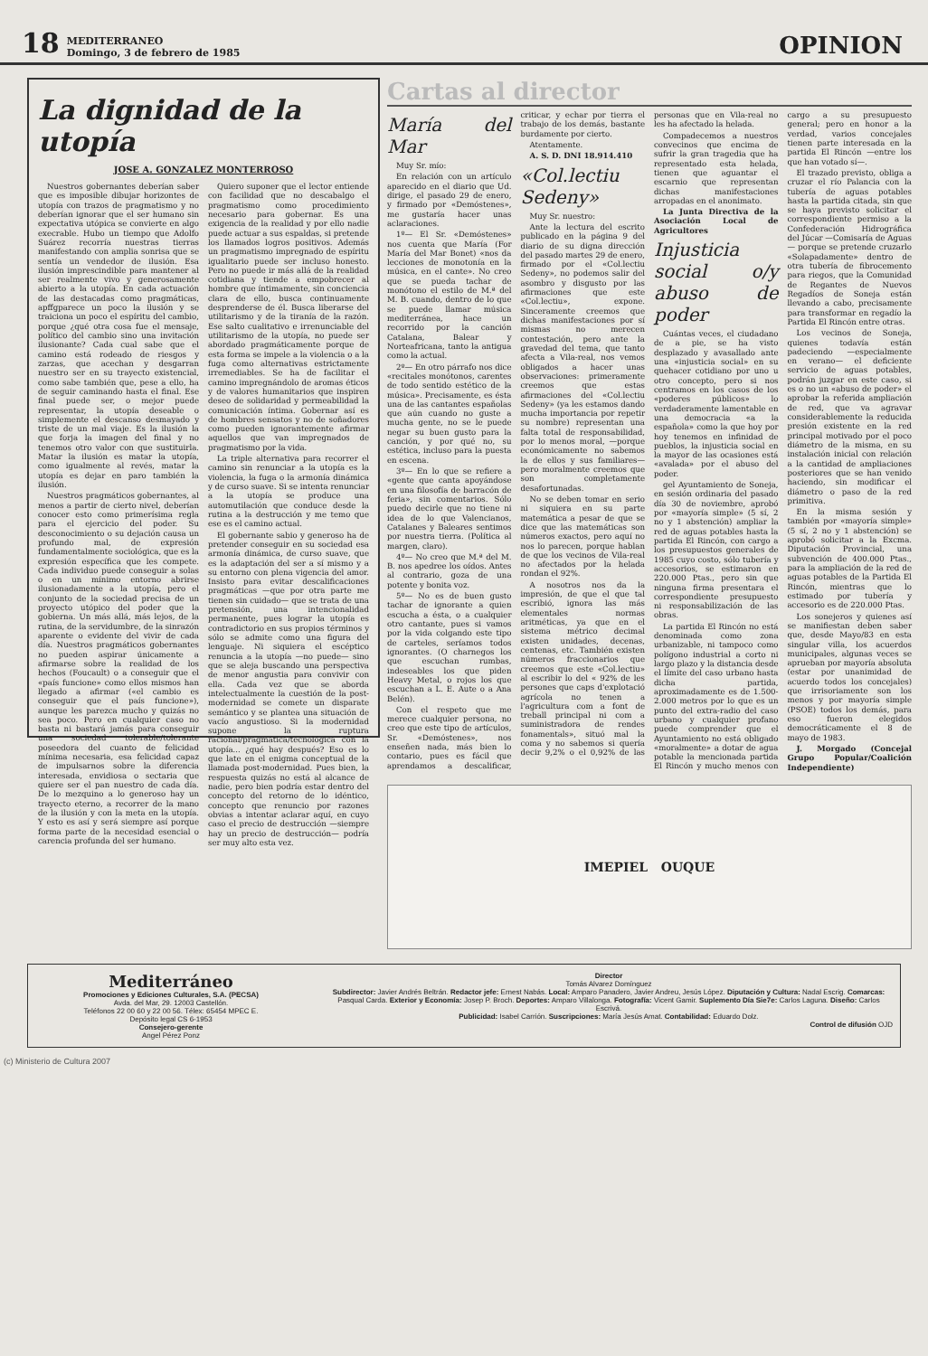18
MEDITERRANEO
Domingo, 3 de febrero de 1985
OPINION
La dignidad de la utopía
JOSE A. GONZALEZ MONTERROSO
Nuestros gobernantes deberían saber que es imposible dibujar horizontes de utopía con trazos de pragmatismo y no deberían ignorar que el ser humano sin expectativa utópica se convierte en algo execrable. Hubo un tiempo que Adolfo Suárez recorría nuestras tierras manifestando con amplia sonrisa que se sentía un vendedor de ilusión. Esa ilusión imprescindible para mantener al ser realmente vivo y generosamente abierto a la utopía. En cada actuación de las destacadas como pragmáticas, apffgparece un poco la ilusión y se traiciona un poco el espíritu del cambio, porque ¿qué otra cosa fue el mensaje, político del cambio sino una invitación ilusionante? Cada cual sabe que el camino está rodeado de riesgos y zarzas, que acechan y desgarran nuestro ser en su trayecto existencial, como sabe también que, pese a ello, ha de seguir caminando hasta el final. Ese final puede ser, o mejor puede representar, la utopía deseable o simplemente el descanso desmayado y triste de un mal viaje. Es la ilusión la que forja la imagen del final y no tenemos otro valor con que sustituirla. Matar la ilusión es matar la utopía, como igualmente al revés, matar la utopía es dejar en paro también la ilusión.
Nuestros pragmáticos gobernantes, al menos a partir de cierto nivel, deberían conocer esto como primerísima regla para el ejercicio del poder. Su desconocimiento o su dejación causa un profundo mal, de expresión fundamentalmente sociológica, que es la expresión específica que les compete. Cada individuo puede conseguir a solas o en un mínimo entorno abrirse ilusionadamente a la utopía, pero el conjunto de la sociedad precisa de un proyecto utópico del poder que la gobierna. Un más allá, más lejos, de la rutina, de la servidumbre, de la sinrazón aparente o evidente del vivir de cada día. Nuestros pragmáticos gobernantes no pueden aspirar únicamente a afirmarse sobre la realidad de los hechos (Foucault) o a conseguir que el «país funcione» como ellos mismos han llegado a afirmar («el cambio es conseguir que el país funcione»), aunque les parezca mucho y quizás no sea poco. Pero en cualquier caso no basta ni bastará jamás para conseguir una sociedad tolerable/tolerante poseedora del cuanto de felicidad mínima necesaria, esa felicidad capaz de impulsarnos sobre la diferencia interesada, envidiosa o sectaria que quiere ser el pan nuestro de cada día. De lo mezquino a lo generoso hay un trayecto eterno, a recorrer de la mano de la ilusión y con la meta en la utopía. Y esto es así y será siempre así porque forma parte de la necesidad esencial o carencia profunda del ser humano.
Quiero suponer que el lector entiende con facilidad que no descabalgo el pragmatismo como procedimiento necesario para gobernar. Es una exigencia de la realidad y por ello nadie puede actuar a sus espaldas, si pretende los llamados logros positivos. Además un pragmatismo impregnado de espíritu igualitario puede ser incluso honesto. Pero no puede ir más allá de la realidad cotidiana y tiende a empobrecer al hombre que íntimamente, sin conciencia clara de ello, busca continuamente desprenderse de él. Busca liberarse del utilitarismo y de la tiranía de la razón. Ese salto cualitativo e irrenunciable del utilitarismo de la utopía, no puede ser abordado pragmáticamente porque de esta forma se impele a la violencia o a la fuga como alternativas estrictamente irremediables. Se ha de facilitar el camino impregnándolo de aromas éticos y de valores humanitarios que inspiren deseo de solidaridad y permeabilidad la comunicación íntima. Gobernar así es de hombres sensatos y no de soñadores como pueden ignorantemente afirmar aquellos que van impregnados de pragmatismo por la vida.
La triple alternativa para recorrer el camino sin renunciar a la utopía es la violencia, la fuga o la armonía dinámica y de curso suave. Si se intenta renunciar a la utopía se produce una automutilación que conduce desde la rutina a la destrucción y me temo que ese es el camino actual.
El gobernante sabio y generoso ha de pretender conseguir en su sociedad esa armonía dinámica, de curso suave, que es la adaptación del ser a sí mismo y a su entorno con plena vigencia del amor. Insisto para evitar descalificaciones pragmáticas —que por otra parte me tienen sin cuidado— que se trata de una pretensión, una intencionalidad permanente, pues lograr la utopía es contradictorio en sus propios términos y sólo se admite como una figura del lenguaje. Ni siquiera el escéptico renuncia a la utopía —no puede— sino que se aleja buscando una perspectiva de menor angustia para convivir con ella. Cada vez que se aborda intelectualmente la cuestión de la post-modernidad se comete un disparate semántico y se plantea una situación de vacío angustioso. Si la modernidad supone la ruptura racional/pragmática/tecnológica con la utopía... ¿qué hay después? Eso es lo que late en el enigma conceptual de la llamada post-modernidad. Pues bien, la respuesta quizás no está al alcance de nadie, pero bien podría estar dentro del concepto del retorno de lo idéntico, concepto que renuncio por razones obvias a intentar aclarar aquí, en cuyo caso el precio de destrucción —siempre hay un precio de destrucción— podría ser muy alto esta vez.
Cartas al director
María del Mar
Muy Sr. mío:
En relación con un artículo aparecido en el diario que Ud. dirige, el pasado 29 de enero, y firmado por «Demóstenes», me gustaría hacer unas aclaraciones.
1º— El Sr. «Demóstenes» nos cuenta que María (For María del Mar Bonet) «nos da lecciones de monotonía en la música, en el cante». No creo que se pueda tachar de monótono el estilo de M.ª del M. B. cuando, dentro de lo que se puede llamar música mediterránea, hace un recorrido por la canción Catalana, Balear y Norteafricana, tanto la antigua como la actual.
2º— En otro párrafo nos dice «recitales monótonos, carentes de todo sentido estético de la música». Precisamente, es ésta una de las cantantes españolas que aún cuando no guste a mucha gente, no se le puede negar su buen gusto para la canción, y por qué no, su estética, incluso para la puesta en escena.
3º— En lo que se refiere a «gente que canta apoyándose en una filosofía de barracón de feria», sin comentarios. Sólo puedo decirle que no tiene ni idea de lo que Valencianos, Catalanes y Baleares sentimos por nuestra tierra. (Política al margen, claro).
4º— No creo que M.ª del M. B. nos apedree los oídos. Antes al contrario, goza de una potente y bonita voz.
5º— No es de buen gusto tachar de ignorante a quien escucha a ésta, o a cualquier otro cantante, pues si vamos por la vida colgando este tipo de carteles, seríamos todos ignorantes. (O charnegos los que escuchan rumbas, indeseables los que piden Heavy Metal, o rojos los que escuchan a L. E. Aute o a Ana Belén).
Con el respeto que me merece cualquier persona, no creo que este tipo de artículos, Sr. «Demóstenes», nos enseñen nada, más bien lo contario, pues es fácil que aprendamos a descalificar, criticar, y echar por tierra el trabajo de los demás, bastante burdamente por cierto.
Atentamente.
A. S. D. DNI 18.914.410
«Col.lectiu Sedeny»
Muy Sr. nuestro:
Ante la lectura del escrito publicado en la página 9 del diario de su digna dirección del pasado martes 29 de enero, firmado por el «Col.lectiu Sedeny», no podemos salir del asombro y disgusto por las afirmaciones que este «Col.lectiu», expone. Sinceramente creemos que dichas manifestaciones por sí mismas no merecen contestación, pero ante la gravedad del tema, que tanto afecta a Vila-real, nos vemos obligados a hacer unas observaciones: primeramente creemos que estas afirmaciones del «Col.lectiu Sedeny» (ya les estamos dando mucha importancia por repetir su nombre) representan una falta total de responsabilidad, por lo menos moral, —porque económicamente no sabemos la de ellos y sus familiares— pero moralmente creemos que son completamente desafortunadas.
No se deben tomar en serio ni siquiera en su parte matemática a pesar de que se dice que las matemáticas son números exactos, pero aquí no nos lo parecen, porque hablan de que los vecinos de Vila-real no afectados por la helada rondan el 92%.
A nosotros nos da la impresión, de que el que tal escribió, ignora las más elementales normas aritméticas, ya que en el sistema métrico decimal existen unidades, decenas, centenas, etc. También existen números fraccionarios que creemos que este «Col.lectiu» al escribir lo del « 92% de les persones que caps d'explotació agrícola no tenen a l'agricultura com a font de treball principal ni com a suministradora de rendes fonamentals», situó mal la coma y no sabemos si quería decir 9,2% o el 0,92% de las personas que en Vila-real no les ha afectado la helada.
Compadecemos a nuestros convecinos que encima de sufrir la gran tragedia que ha representado esta helada, tienen que aguantar el escarnio que representan dichas manifestaciones arropadas en el anonimato.
La Junta Directiva de la Asociación Local de Agricultores
Injusticia social o/y abuso de poder
Cuántas veces, el ciudadano de a pie, se ha visto desplazado y avasallado ante una «injusticia social» en su quehacer cotidiano por uno u otro concepto, pero si nos centramos en los casos de los «poderes públicos» lo verdaderamente lamentable en una democracia «a la española» como la que hoy por hoy tenemos en infinidad de pueblos, la injusticia social en la mayor de las ocasiones está «avalada» por el abuso del poder.
gel Ayuntamiento de Soneja, en sesión ordinaria del pasado día 30 de noviembre, aprobó por «mayoría simple» (5 sí, 2 no y 1 abstención) ampliar la red de aguas potables hasta la partida El Rincón, con cargo a los presupuestos generales de 1985 cuyo costo, sólo tubería y accesorios, se estimaron en 220.000 Ptas., pero sin que ninguna firma presentara el correspondiente presupuesto ni responsabilización de las obras.
La partida El Rincón no está denominada como zona urbanizable, ni tampoco como polígono industrial a corto ni largo plazo y la distancia desde el límite del caso urbano hasta dicha partida, aproximadamente es de 1.500-2.000 metros por lo que es un punto del extra-radio del caso urbano y cualquier profano puede comprender que el Ayuntamiento no está obligado «moralmente» a dotar de agua potable la mencionada partida El Rincón y mucho menos con cargo a su presupuesto general; pero en honor a la verdad, varios concejales tienen parte interesada en la partida El Rincón —entre los que han votado sí—.
El trazado previsto, obliga a cruzar el río Palancia con la tubería de aguas potables hasta la partida citada, sin que se haya previsto solicitar el correspondiente permiso a la Confederación Hidrográfica del Júcar —Comisaría de Aguas— porque se pretende cruzarlo «Solapadamente» dentro de otra tubería de fibrocemento para riegos, que la Comunidad de Regantes de Nuevos Regadíos de Soneja están llevando a cabo, precisamente para transformar en regadío la Partida El Rincón entre otras.
Los vecinos de Soneja, quienes todavía están padeciendo —especialmente en verano— el deficiente servicio de aguas potables, podrán juzgar en este caso, si es o no un «abuso de poder» el aprobar la referida ampliación de red, que va agravar considerablemente la reducida presión existente en la red principal motivado por el poco diámetro de la misma, en su instalación inicial con relación a la cantidad de ampliaciones posteriores que se han venido haciendo, sin modificar el diámetro o paso de la red primitiva.
En la misma sesión y también por «mayoría simple» (5 sí, 2 no y 1 abstención) se aprobó solicitar a la Excma. Diputación Provincial, una subvención de 400.000 Ptas., para la ampliación de la red de aguas potables de la Partida El Rincón, mientras que lo estimado por tubería y accesorio es de 220.000 Ptas.
Los sonejeros y quienes así se manifiestan deben saber que, desde Mayo/83 en esta singular villa, los acuerdos municipales, algunas veces se aprueban por mayoría absoluta (estar por unanimidad de acuerdo todos los concejales) que irrisoriamente son los menos y por mayoría simple (PSOE) todos los demás, para eso fueron elegidos democráticamente el 8 de mayo de 1983.
J. Morgado (Concejal Grupo Popular/Coalición Independiente)
IMEPIEL OUQUE
Mediterráneo
Promociones y Ediciones Culturales, S.A. (PECSA)
Avda. del Mar, 29. 12003 Castellón.
Teléfonos 22 00 60 y 22 00 56. Télex: 65454 MPEC E.
Depósito legal CS 6-1953
Consejero-gerente
Angel Pérez Ponz
Director
Tomás Alvarez Domínguez
Subdirector: Javier Andrés Beltrán. Redactor jefe: Ernest Nabás. Local: Amparo Panadero, Javier Andreu, Jesús López. Diputación y Cultura: Nadal Escrig. Comarcas: Pasqual Carda. Exterior y Economía: Josep P. Broch. Deportes: Amparo Villalonga. Fotografía: Vicent Gamir. Suplemento Día Sie7e: Carlos Laguna. Diseño: Carlos Escrivá.
Publicidad: Isabel Carrión. Suscripciones: María Jesús Amat. Contabilidad: Eduardo Dolz.
Control de difusión OJD
(c) Ministerio de Cultura 2007